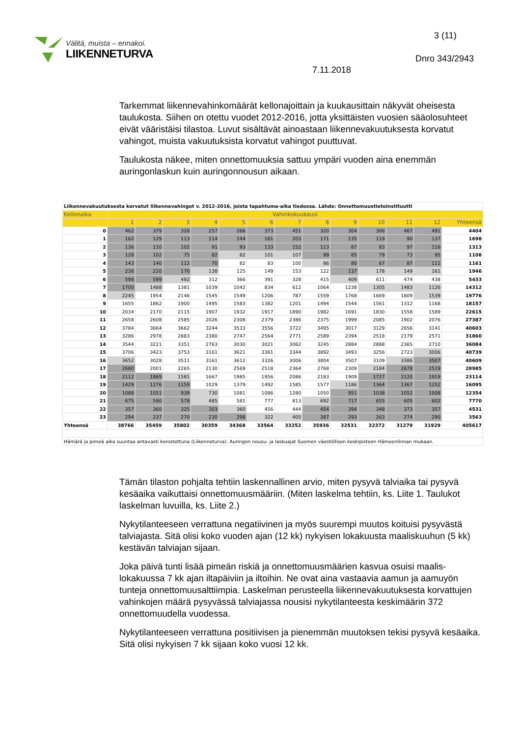Välitä, muista – ennakoi.
LIIKENNETURVA
3 (11)
Dnro 343/2943
7.11.2018
Tarkemmat liikennevahinkomäärät kellonajoittain ja kuukausittain näkyvät oheisesta taulukosta. Siihen on otettu vuodet 2012-2016, jotta yksittäisten vuosien sääolosuhteet eivät vääristäisi tilastoa. Luvut sisältävät ainoastaan liikennevakuutuksesta korvatut vahingot, muista vakuutuksista korvatut vahingot puuttuvat.
Taulukosta näkee, miten onnettomuuksia sattuu ympäri vuoden aina enemmän auringonlaskun kuin auringonnousun aikaan.
| Liikennevakuutuksesta korvatut liikennevahingot v. 2012-2016, joista tapahtuma-aika tiedossa. Lähde: Onnettomuustietoinstituutti | | | | | | | | | | | | | |
| Kellonaika | Vahinkokuukausi | | | | | | | | | | | | |
| | 1 | 2 | 3 | 4 | 5 | 6 | 7 | 8 | 9 | 10 | 11 | 12 | Yhteensä |
| 0 | 462 | 379 | 328 | 257 | 266 | 373 | 451 | 320 | 304 | 306 | 467 | 491 | 4404 |
| 1 | 162 | 129 | 113 | 114 | 144 | 181 | 203 | 171 | 135 | 119 | 90 | 137 | 1698 |
| 2 | 136 | 110 | 102 | 91 | 93 | 133 | 152 | 113 | 87 | 83 | 97 | 116 | 1313 |
| 3 | 128 | 102 | 75 | 82 | 82 | 101 | 107 | 99 | 85 | 79 | 73 | 95 | 1108 |
| 4 | 143 | 140 | 112 | 70 | 82 | 83 | 100 | 86 | 80 | 67 | 87 | 111 | 1161 |
| 5 | 238 | 220 | 176 | 138 | 125 | 149 | 153 | 122 | 137 | 178 | 149 | 161 | 1946 |
| 6 | 598 | 599 | 492 | 312 | 366 | 391 | 328 | 415 | 409 | 611 | 474 | 438 | 5433 |
| 7 | 1700 | 1488 | 1381 | 1039 | 1042 | 834 | 612 | 1064 | 1238 | 1305 | 1483 | 1126 | 14312 |
| 8 | 2245 | 1954 | 2146 | 1545 | 1549 | 1206 | 787 | 1559 | 1768 | 1669 | 1809 | 1539 | 19776 |
| 9 | 1655 | 1862 | 1900 | 1495 | 1583 | 1382 | 1201 | 1494 | 1544 | 1561 | 1312 | 1168 | 18157 |
| 10 | 2034 | 2170 | 2115 | 1907 | 1932 | 1917 | 1890 | 1982 | 1691 | 1830 | 1558 | 1589 | 22615 |
| 11 | 2658 | 2608 | 2585 | 2026 | 2308 | 2379 | 2386 | 2375 | 1999 | 2085 | 1902 | 2076 | 27387 |
| 12 | 3784 | 3664 | 3662 | 3244 | 3533 | 3556 | 3722 | 3495 | 3017 | 3129 | 2656 | 3141 | 40603 |
| 13 | 3286 | 2978 | 2883 | 2380 | 2747 | 2564 | 2771 | 2589 | 2394 | 2518 | 2179 | 2571 | 31860 |
| 14 | 3544 | 3221 | 3351 | 2763 | 3030 | 3021 | 3062 | 3245 | 2884 | 2888 | 2365 | 2710 | 36084 |
| 15 | 3706 | 3423 | 3753 | 3161 | 3621 | 3361 | 3344 | 3892 | 3493 | 3256 | 2723 | 3006 | 40739 |
| 16 | 3652 | 3028 | 3511 | 3161 | 3612 | 3326 | 3006 | 3804 | 3507 | 3109 | 3386 | 3507 | 40609 |
| 17 | 2680 | 2001 | 2265 | 2130 | 2569 | 2518 | 2364 | 2768 | 2309 | 2184 | 2678 | 2519 | 28985 |
| 18 | 2112 | 1869 | 1581 | 1667 | 1985 | 1956 | 2086 | 2183 | 1909 | 1727 | 2120 | 1919 | 23114 |
| 19 | 1429 | 1276 | 1159 | 1029 | 1379 | 1492 | 1585 | 1577 | 1186 | 1364 | 1367 | 1252 | 16095 |
| 20 | 1088 | 1051 | 939 | 730 | 1081 | 1086 | 1280 | 1050 | 951 | 1038 | 1052 | 1008 | 12354 |
| 21 | 675 | 590 | 578 | 485 | 581 | 777 | 813 | 692 | 717 | 655 | 605 | 602 | 7770 |
| 22 | 357 | 360 | 325 | 303 | 360 | 456 | 444 | 454 | 394 | 348 | 373 | 357 | 4531 |
| 23 | 294 | 237 | 270 | 230 | 298 | 322 | 405 | 387 | 293 | 263 | 274 | 290 | 3563 |
| Yhteensä | 38766 | 35459 | 35802 | 30359 | 34368 | 33564 | 33252 | 35936 | 32531 | 32372 | 31279 | 31929 | 405617 |
| Hämärä ja pimeä aika suuntaa antavasti korostettuna (Liikenneturva). Auringon nousu- ja laskuajat Suomen väestöllisen keskipisteen Hämeenlinnan mukaan. | | | | | | | | | | | | | |
Tämän tilaston pohjalta tehtiin laskennallinen arvio, miten pysyvä talviaika tai pysyvä kesäaika vaikuttaisi onnettomuusmääriin. (Miten laskelma tehtiin, ks. Liite 1. Taulukot laskelman luvuilla, ks. Liite 2.)
Nykytilanteeseen verrattuna negatiivinen ja myös suurempi muutos koituisi pysyvästä talviajasta. Sitä olisi koko vuoden ajan (12 kk) nykyisen lokakuusta maaliskuuhun (5 kk) kestävän talviajan sijaan.
Joka päivä tunti lisää pimeän riskiä ja onnettomuusmäärien kasvua osuisi maalis-lokakuussa 7 kk ajan iltapäiviin ja iltoihin. Ne ovat aina vastaavia aamun ja aamuyön tunteja onnettomuusalttiimpia. Laskelman perusteella liikennevakuutuksesta korvattujen vahinkojen määrä pysyvässä talviajassa nousisi nykytilanteesta keskimäärin 372 onnettomuudella vuodessa.
Nykytilanteeseen verrattuna positiivisen ja pienemmän muutoksen tekisi pysyvä kesäaika. Sitä olisi nykyisen 7 kk sijaan koko vuosi 12 kk.